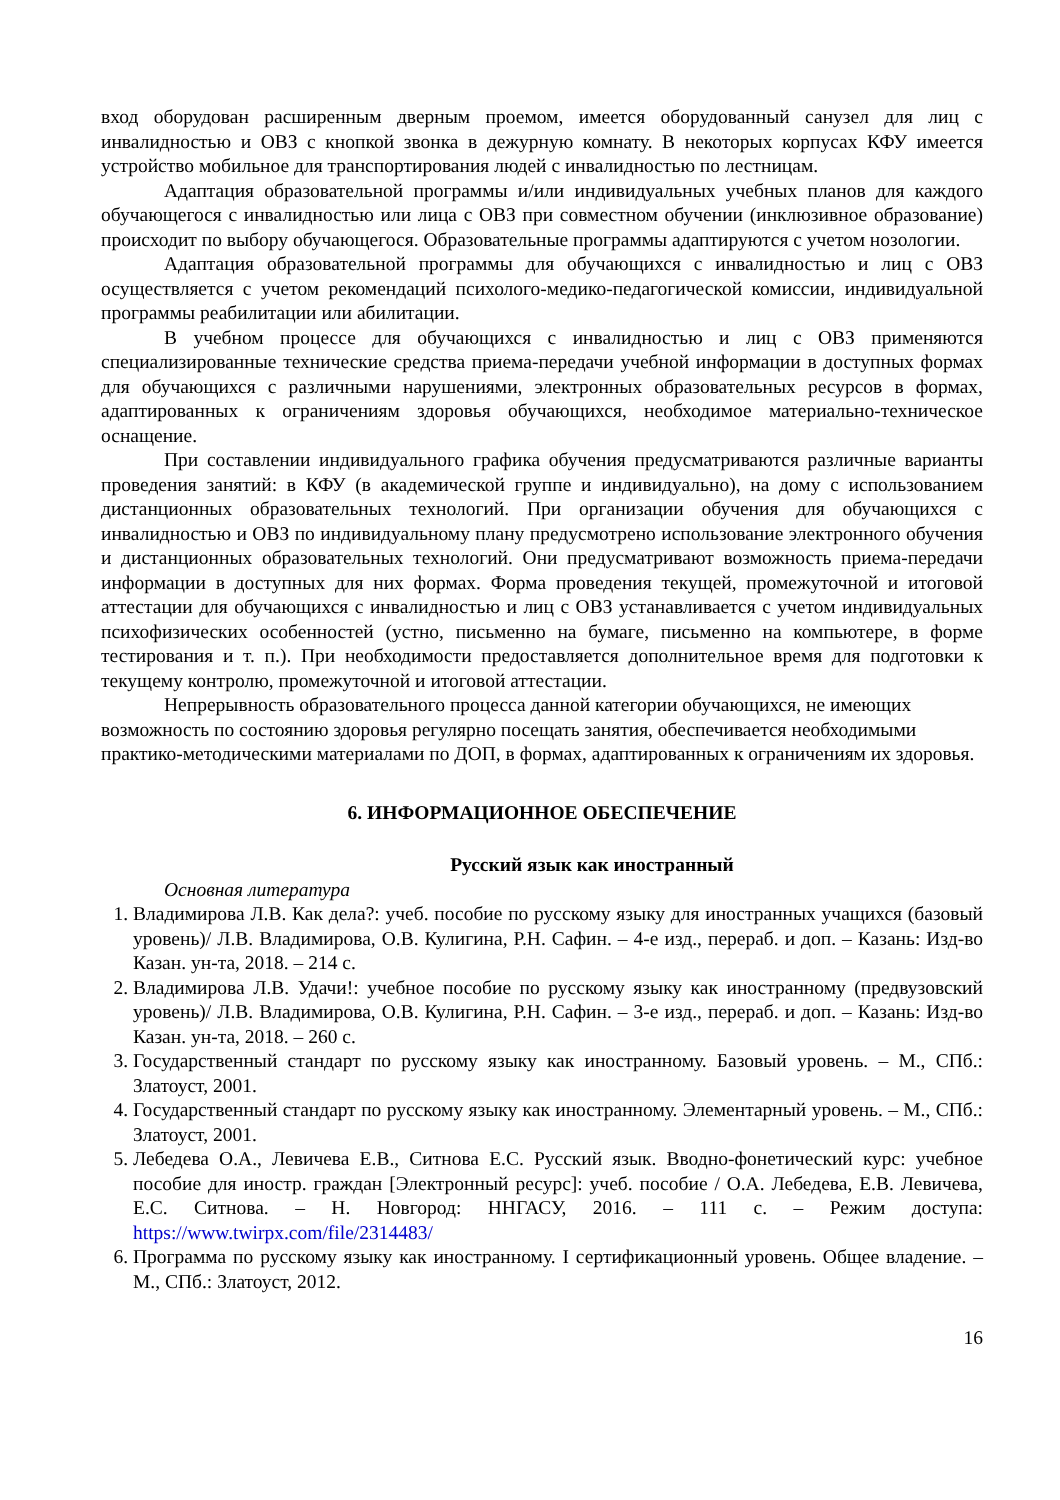вход оборудован расширенным дверным проемом, имеется оборудованный санузел для лиц с инвалидностью и ОВЗ с кнопкой звонка в дежурную комнату. В некоторых корпусах КФУ имеется устройство мобильное для транспортирования людей с инвалидностью по лестницам.
Адаптация образовательной программы и/или индивидуальных учебных планов для каждого обучающегося с инвалидностью или лица с ОВЗ при совместном обучении (инклюзивное образование) происходит по выбору обучающегося. Образовательные программы адаптируются с учетом нозологии.
Адаптация образовательной программы для обучающихся с инвалидностью и лиц с ОВЗ осуществляется с учетом рекомендаций психолого-медико-педагогической комиссии, индивидуальной программы реабилитации или абилитации.
В учебном процессе для обучающихся с инвалидностью и лиц с ОВЗ применяются специализированные технические средства приема-передачи учебной информации в доступных формах для обучающихся с различными нарушениями, электронных образовательных ресурсов в формах, адаптированных к ограничениям здоровья обучающихся, необходимое материально-техническое оснащение.
При составлении индивидуального графика обучения предусматриваются различные варианты проведения занятий: в КФУ (в академической группе и индивидуально), на дому с использованием дистанционных образовательных технологий. При организации обучения для обучающихся с инвалидностью и ОВЗ по индивидуальному плану предусмотрено использование электронного обучения и дистанционных образовательных технологий. Они предусматривают возможность приема-передачи информации в доступных для них формах. Форма проведения текущей, промежуточной и итоговой аттестации для обучающихся с инвалидностью и лиц с ОВЗ устанавливается с учетом индивидуальных психофизических особенностей (устно, письменно на бумаге, письменно на компьютере, в форме тестирования и т. п.). При необходимости предоставляется дополнительное время для подготовки к текущему контролю, промежуточной и итоговой аттестации.
Непрерывность образовательного процесса данной категории обучающихся, не имеющих возможность по состоянию здоровья регулярно посещать занятия, обеспечивается необходимыми практико-методическими материалами по ДОП, в формах, адаптированных к ограничениям их здоровья.
6. ИНФОРМАЦИОННОЕ ОБЕСПЕЧЕНИЕ
Русский язык как иностранный
Основная литература
1. Владимирова Л.В. Как дела?: учеб. пособие по русскому языку для иностранных учащихся (базовый уровень)/ Л.В. Владимирова, О.В. Кулигина, Р.Н. Сафин. – 4-е изд., перераб. и доп. – Казань: Изд-во Казан. ун-та, 2018. – 214 с.
2. Владимирова Л.В. Удачи!: учебное пособие по русскому языку как иностранному (предвузовский уровень)/ Л.В. Владимирова, О.В. Кулигина, Р.Н. Сафин. – 3-е изд., перераб. и доп. – Казань: Изд-во Казан. ун-та, 2018. – 260 с.
3. Государственный стандарт по русскому языку как иностранному. Базовый уровень. – М., СПб.: Златоуст, 2001.
4. Государственный стандарт по русскому языку как иностранному. Элементарный уровень. – М., СПб.: Златоуст, 2001.
5. Лебедева О.А., Левичева Е.В., Ситнова Е.С. Русский язык. Вводно-фонетический курс: учебное пособие для иностр. граждан [Электронный ресурс]: учеб. пособие / О.А. Лебедева, Е.В. Левичева, Е.С. Ситнова. – Н. Новгород: ННГАСУ, 2016. – 111 с. – Режим доступа: https://www.twirpx.com/file/2314483/
6. Программа по русскому языку как иностранному. I сертификационный уровень. Общее владение. – М., СПб.: Златоуст, 2012.
16